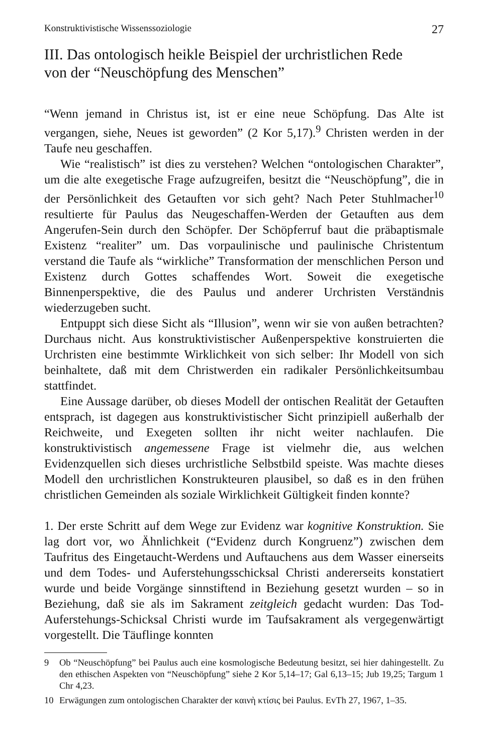Konstruktivistische Wissenssoziologie 27
III. Das ontologisch heikle Beispiel der urchristlichen Rede
von der “Neuschöpfung des Menschen”
“Wenn jemand in Christus ist, ist er eine neue Schöpfung. Das Alte ist vergangen, siehe, Neues ist geworden” (2 Kor 5,17).<sup>9</sup> Christen werden in der Taufe neu geschaffen.
Wie “realistisch” ist dies zu verstehen? Welchen “ontologischen Charakter”, um die alte exegetische Frage aufzugreifen, besitzt die “Neuschöpfung”, die in der Persönlichkeit des Getauften vor sich geht? Nach Peter Stuhlmacher<sup>10</sup> resultierte für Paulus das Neugeschaffen-Werden der Getauften aus dem Angerufen-Sein durch den Schöpfer. Der Schöpferruf baut die präbaptismale Existenz “realiter” um. Das vorpaulinische und paulinische Christentum verstand die Taufe als “wirkliche” Transformation der menschlichen Person und Existenz durch Gottes schaffendes Wort. Soweit die exegetische Binnenperspektive, die des Paulus und anderer Urchristen Verständnis wiederzugeben sucht.
Entpuppt sich diese Sicht als “Illusion”, wenn wir sie von außen betrachten? Durchaus nicht. Aus konstruktivistischer Außenperspektive konstruierten die Urchristen eine bestimmte Wirklichkeit von sich selber: Ihr Modell von sich beinhaltete, daß mit dem Christwerden ein radikaler Persönlichkeitsumbau stattfindet.
Eine Aussage darüber, ob dieses Modell der ontischen Realität der Getauften entsprach, ist dagegen aus konstruktivistischer Sicht prinzipiell außerhalb der Reichweite, und Exegeten sollten ihr nicht weiter nachlaufen. Die konstruktivistisch angemessene Frage ist vielmehr die, aus welchen Evidenzquellen sich dieses urchristliche Selbstbild speiste. Was machte dieses Modell den urchristlichen Konstrukteuren plausibel, so daß es in den frühen christlichen Gemeinden als soziale Wirklichkeit Gültigkeit finden konnte?
1. Der erste Schritt auf dem Wege zur Evidenz war kognitive Konstruktion. Sie lag dort vor, wo Ähnlichkeit (“Evidenz durch Kongruenz”) zwischen dem Taufritus des Eingetaucht-Werdens und Auftauchens aus dem Wasser einerseits und dem Todes- und Auferstehungsschicksal Christi andererseits konstatiert wurde und beide Vorgänge sinnstiftend in Beziehung gesetzt wurden – so in Beziehung, daß sie als im Sakrament zeitgleich gedacht wurden: Das Tod-Auferstehungs-Schicksal Christi wurde im Taufsakrament als vergegenwärtigt vorgestellt. Die Täuflinge konnten
9 Ob “Neuschöpfung” bei Paulus auch eine kosmologische Bedeutung besitzt, sei hier dahingestellt. Zu den ethischen Aspekten von “Neuschöpfung” siehe 2 Kor 5,14–17; Gal 6,13–15; Jub 19,25; Targum 1 Chr 4,23.
10 Erwägungen zum ontologischen Charakter der καινὴ κτίσις bei Paulus. EvTh 27, 1967, 1–35.